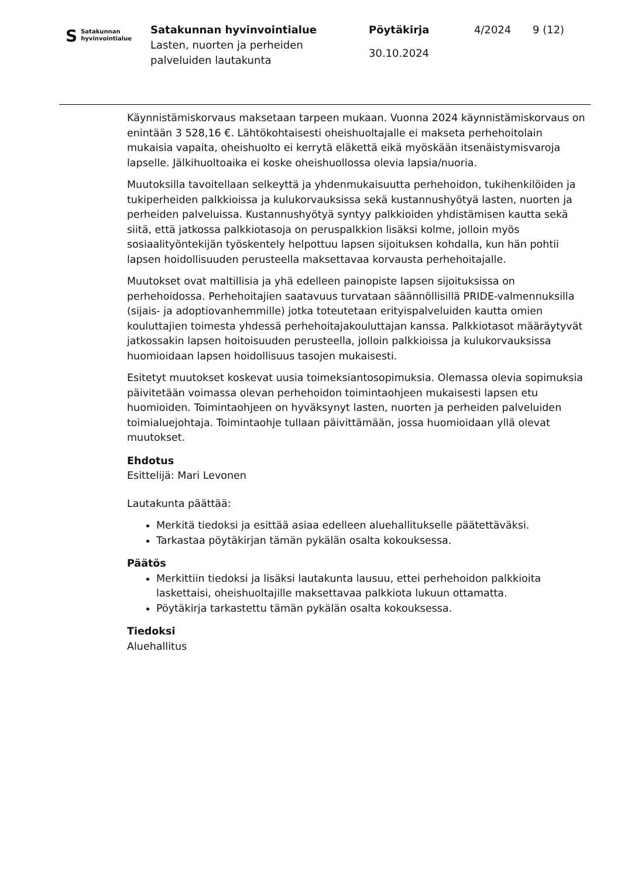S Satakunnan
hyvinvointialue
Satakunnan hyvinvointialue
Lasten, nuorten ja perheiden
palveluiden lautakunta
Pöytäkirja
30.10.2024
4/2024 9 (12)
Käynnistämiskorvaus maksetaan tarpeen mukaan. Vuonna 2024 käynnistämiskorvaus on enintään 3 528,16 €. Lähtökohtaisesti oheishuoltajalle ei makseta perhehoitolain mukaisia vapaita, oheishuolto ei kerrytä eläkettä eikä myöskään itsenäistymisvaroja lapselle. Jälkihuoltoaika ei koske oheishuollossa olevia lapsia/nuoria.
Muutoksilla tavoitellaan selkeyttä ja yhdenmukaisuutta perhehoidon, tukihenkilöiden ja tukiperheiden palkkioissa ja kulukorvauksissa sekä kustannushyötyä lasten, nuorten ja perheiden palveluissa. Kustannushyötyä syntyy palkkioiden yhdistämisen kautta sekä siitä, että jatkossa palkkiotasoja on peruspalkkion lisäksi kolme, jolloin myös sosiaalityöntekijän työskentely helpottuu lapsen sijoituksen kohdalla, kun hän pohtii lapsen hoidollisuuden perusteella maksettavaa korvausta perhehoitajalle.
Muutokset ovat maltillisia ja yhä edelleen painopiste lapsen sijoituksissa on perhehoidossa. Perhehoitajien saatavuus turvataan säännöllisillä PRIDE-valmennuksilla (sijais- ja adoptiovanhemmille) jotka toteutetaan erityispalveluiden kautta omien kouluttajien toimesta yhdessä perhehoitajakouluttajan kanssa. Palkkiotasot määräytyvät jatkossakin lapsen hoitoisuuden perusteella, jolloin palkkioissa ja kulukorvauksissa huomioidaan lapsen hoidollisuus tasojen mukaisesti.
Esitetyt muutokset koskevat uusia toimeksiantosopimuksia. Olemassa olevia sopimuksia päivitetään voimassa olevan perhehoidon toimintaohjeen mukaisesti lapsen etu huomioiden. Toimintaohjeen on hyväksynyt lasten, nuorten ja perheiden palveluiden toimialuejohtaja. Toimintaohje tullaan päivittämään, jossa huomioidaan yllä olevat muutokset.
Ehdotus
Esittelijä: Mari Levonen
Lautakunta päättää:
Merkitä tiedoksi ja esittää asiaa edelleen aluehallitukselle päätettäväksi.
Tarkastaa pöytäkirjan tämän pykälän osalta kokouksessa.
Päätös
Merkittiin tiedoksi ja lisäksi lautakunta lausuu, ettei perhehoidon palkkioita laskettaisi, oheishuoltajille maksettavaa palkkiota lukuun ottamatta.
Pöytäkirja tarkastettu tämän pykälän osalta kokouksessa.
Tiedoksi
Aluehallitus